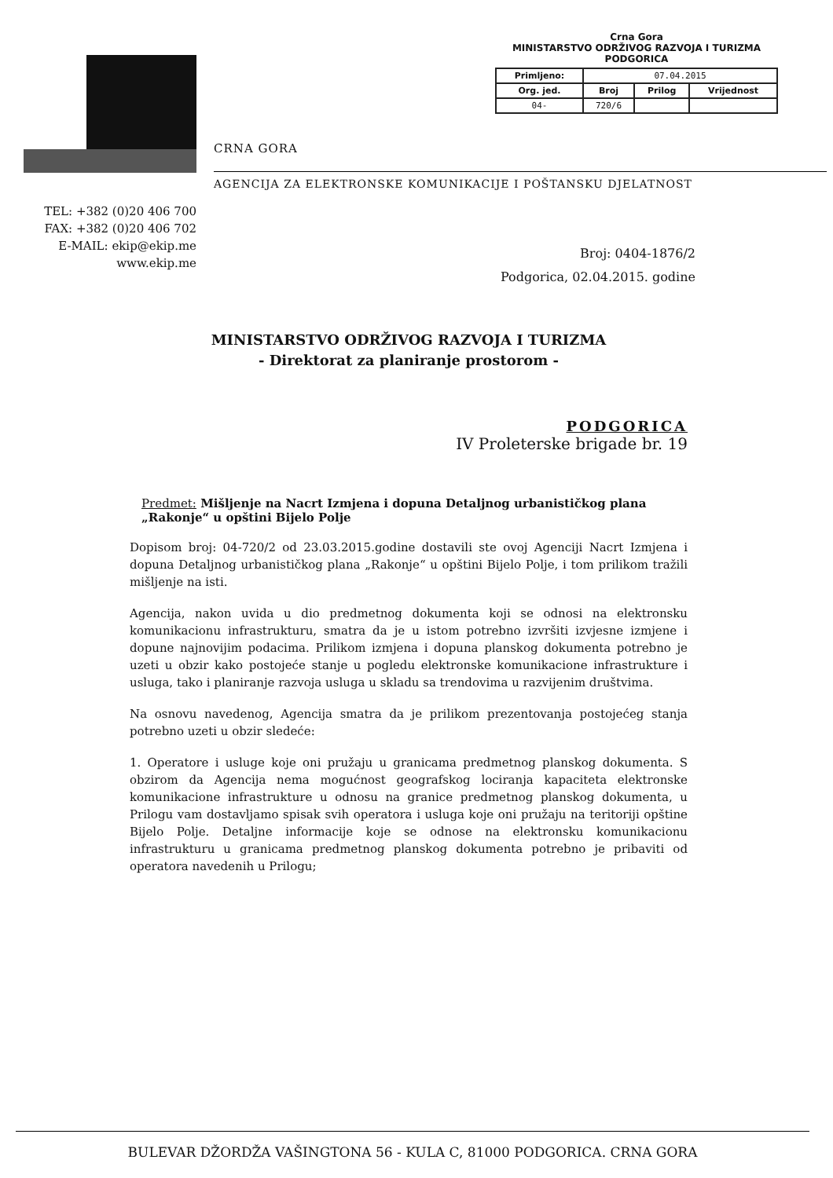Crna Gora
MINISTARSTVO ODRŽIVOG RAZVOJA I TURIZMA
PODGORICA
| Primljeno: | 07.04.2015 | | |
| Org. jed. | Broj | Prilog | Vrijednost |
| 04- | 720/6 | | |
CRNA GORA
AGENCIJA ZA ELEKTRONSKE KOMUNIKACIJE I POŠTANSKU DJELATNOST
TEL: +382 (0)20 406 700
FAX: +382 (0)20 406 702
E-MAIL: ekip@ekip.me
www.ekip.me
Broj: 0404-1876/2
Podgorica, 02.04.2015. godine
MINISTARSTVO ODRŽIVOG RAZVOJA I TURIZMA
- Direktorat za planiranje prostorom -
PODGORICA
IV Proleterske brigade br. 19
Predmet: Mišljenje na Nacrt Izmjena i dopuna Detaljnog urbanističkog plana „Rakonje“ u opštini Bijelo Polje
Dopisom broj: 04-720/2 od 23.03.2015.godine dostavili ste ovoj Agenciji Nacrt Izmjena i dopuna Detaljnog urbanističkog plana „Rakonje“ u opštini Bijelo Polje, i tom prilikom tražili mišljenje na isti.
Agencija, nakon uvida u dio predmetnog dokumenta koji se odnosi na elektronsku komunikacionu infrastrukturu, smatra da je u istom potrebno izvršiti izvjesne izmjene i dopune najnovijim podacima. Prilikom izmjena i dopuna planskog dokumenta potrebno je uzeti u obzir kako postojeće stanje u pogledu elektronske komunikacione infrastrukture i usluga, tako i planiranje razvoja usluga u skladu sa trendovima u razvijenim društvima.
Na osnovu navedenog, Agencija smatra da je prilikom prezentovanja postojećeg stanja potrebno uzeti u obzir sledeće:
1. Operatore i usluge koje oni pružaju u granicama predmetnog planskog dokumenta. S obzirom da Agencija nema mogućnost geografskog lociranja kapaciteta elektronske komunikacione infrastrukture u odnosu na granice predmetnog planskog dokumenta, u Prilogu vam dostavljamo spisak svih operatora i usluga koje oni pružaju na teritoriji opštine Bijelo Polje. Detaljne informacije koje se odnose na elektronsku komunikacionu infrastrukturu u granicama predmetnog planskog dokumenta potrebno je pribaviti od operatora navedenih u Prilogu;
BULEVAR DŽORDŽA VAŠINGTONA 56 - KULA C, 81000 PODGORICA. CRNA GORA